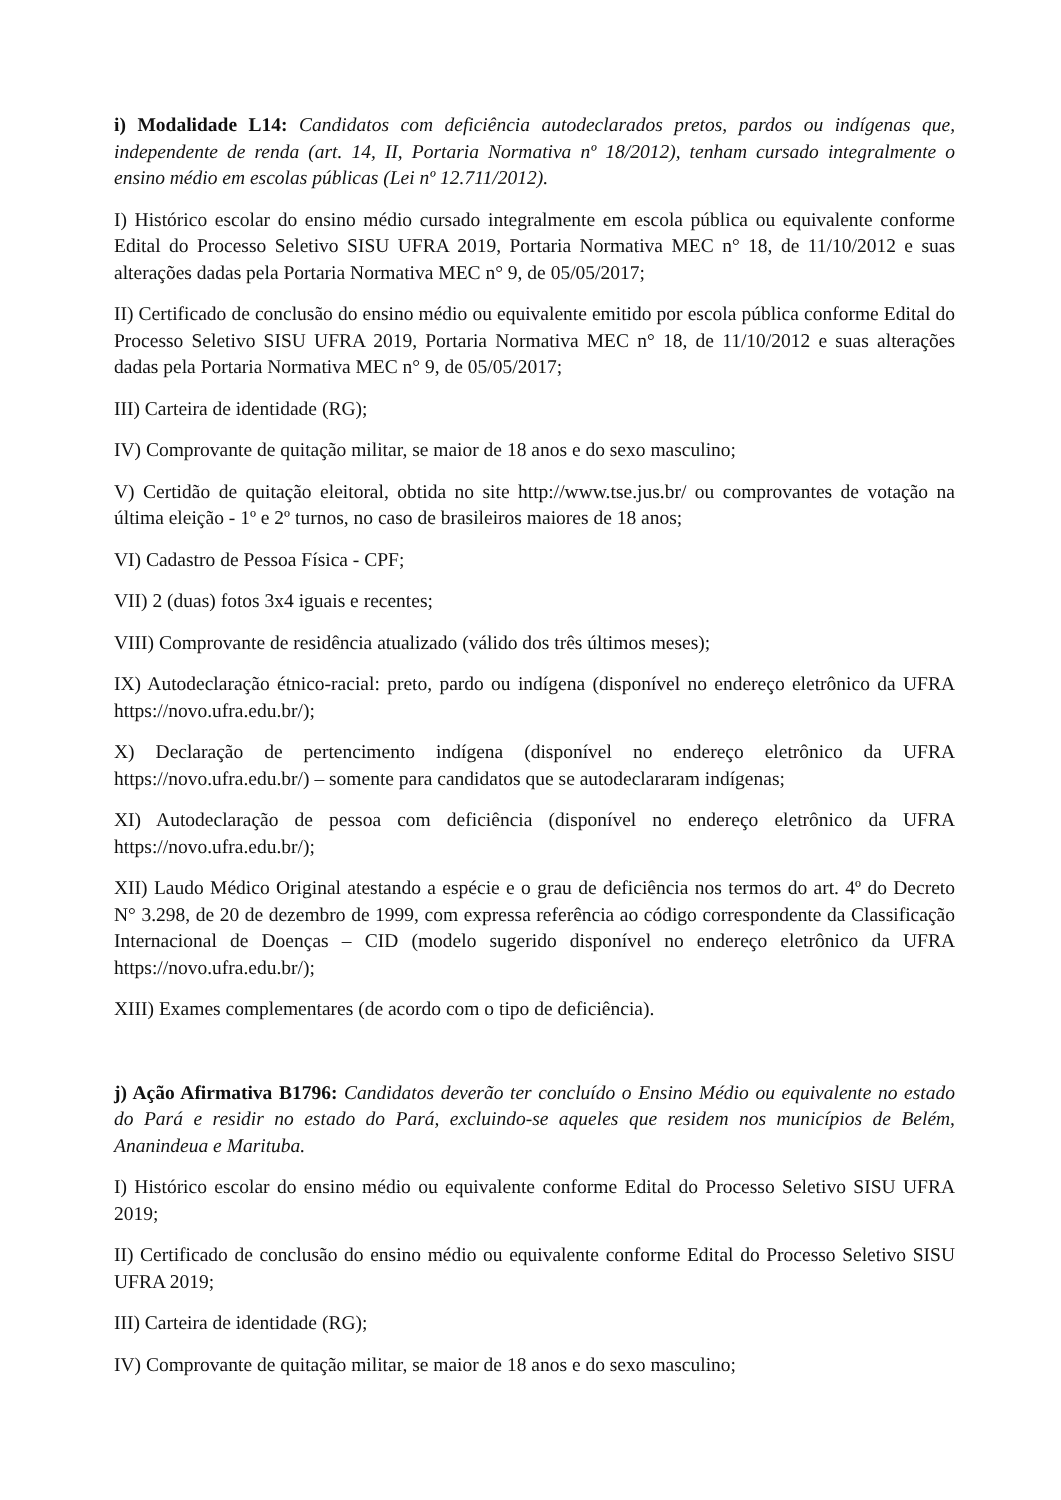i) Modalidade L14: Candidatos com deficiência autodeclarados pretos, pardos ou indígenas que, independente de renda (art. 14, II, Portaria Normativa nº 18/2012), tenham cursado integralmente o ensino médio em escolas públicas (Lei nº 12.711/2012).
I) Histórico escolar do ensino médio cursado integralmente em escola pública ou equivalente conforme Edital do Processo Seletivo SISU UFRA 2019, Portaria Normativa MEC n° 18, de 11/10/2012 e suas alterações dadas pela Portaria Normativa MEC n° 9, de 05/05/2017;
II) Certificado de conclusão do ensino médio ou equivalente emitido por escola pública conforme Edital do Processo Seletivo SISU UFRA 2019, Portaria Normativa MEC n° 18, de 11/10/2012 e suas alterações dadas pela Portaria Normativa MEC n° 9, de 05/05/2017;
III) Carteira de identidade (RG);
IV) Comprovante de quitação militar, se maior de 18 anos e do sexo masculino;
V) Certidão de quitação eleitoral, obtida no site http://www.tse.jus.br/ ou comprovantes de votação na última eleição - 1º e 2º turnos, no caso de brasileiros maiores de 18 anos;
VI) Cadastro de Pessoa Física - CPF;
VII) 2 (duas) fotos 3x4 iguais e recentes;
VIII) Comprovante de residência atualizado (válido dos três últimos meses);
IX) Autodeclaração étnico-racial: preto, pardo ou indígena (disponível no endereço eletrônico da UFRA https://novo.ufra.edu.br/);
X) Declaração de pertencimento indígena (disponível no endereço eletrônico da UFRA https://novo.ufra.edu.br/) – somente para candidatos que se autodeclararam indígenas;
XI) Autodeclaração de pessoa com deficiência (disponível no endereço eletrônico da UFRA https://novo.ufra.edu.br/);
XII) Laudo Médico Original atestando a espécie e o grau de deficiência nos termos do art. 4º do Decreto N° 3.298, de 20 de dezembro de 1999, com expressa referência ao código correspondente da Classificação Internacional de Doenças – CID (modelo sugerido disponível no endereço eletrônico da UFRA https://novo.ufra.edu.br/);
XIII) Exames complementares (de acordo com o tipo de deficiência).
j) Ação Afirmativa B1796: Candidatos deverão ter concluído o Ensino Médio ou equivalente no estado do Pará e residir no estado do Pará, excluindo-se aqueles que residem nos municípios de Belém, Ananindeua e Marituba.
I) Histórico escolar do ensino médio ou equivalente conforme Edital do Processo Seletivo SISU UFRA 2019;
II) Certificado de conclusão do ensino médio ou equivalente conforme Edital do Processo Seletivo SISU UFRA 2019;
III) Carteira de identidade (RG);
IV) Comprovante de quitação militar, se maior de 18 anos e do sexo masculino;